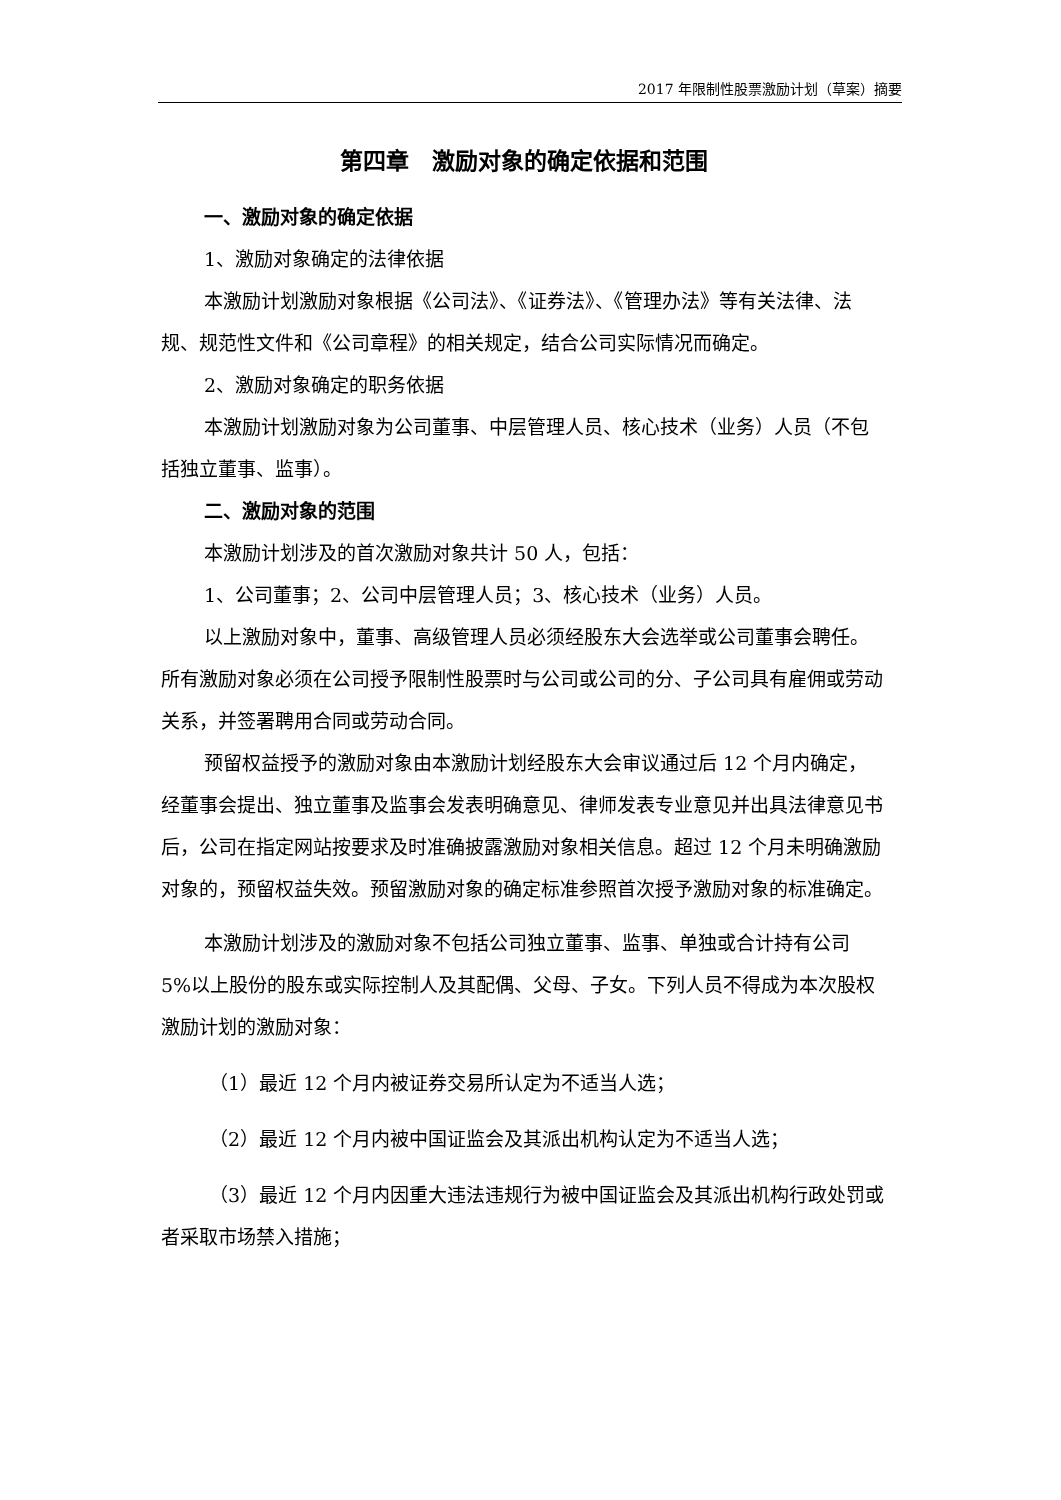2017 年限制性股票激励计划（草案）摘要
第四章　激励对象的确定依据和范围
一、激励对象的确定依据
1、激励对象确定的法律依据
本激励计划激励对象根据《公司法》、《证券法》、《管理办法》等有关法律、法规、规范性文件和《公司章程》的相关规定，结合公司实际情况而确定。
2、激励对象确定的职务依据
本激励计划激励对象为公司董事、中层管理人员、核心技术（业务）人员（不包括独立董事、监事）。
二、激励对象的范围
本激励计划涉及的首次激励对象共计 50 人，包括：
1、公司董事；2、公司中层管理人员；3、核心技术（业务）人员。
以上激励对象中，董事、高级管理人员必须经股东大会选举或公司董事会聘任。所有激励对象必须在公司授予限制性股票时与公司或公司的分、子公司具有雇佣或劳动关系，并签署聘用合同或劳动合同。
预留权益授予的激励对象由本激励计划经股东大会审议通过后 12 个月内确定，经董事会提出、独立董事及监事会发表明确意见、律师发表专业意见并出具法律意见书后，公司在指定网站按要求及时准确披露激励对象相关信息。超过 12 个月未明确激励对象的，预留权益失效。预留激励对象的确定标准参照首次授予激励对象的标准确定。
本激励计划涉及的激励对象不包括公司独立董事、监事、单独或合计持有公司 5%以上股份的股东或实际控制人及其配偶、父母、子女。下列人员不得成为本次股权激励计划的激励对象：
（1）最近 12 个月内被证券交易所认定为不适当人选；
（2）最近 12 个月内被中国证监会及其派出机构认定为不适当人选；
（3）最近 12 个月内因重大违法违规行为被中国证监会及其派出机构行政处罚或者采取市场禁入措施；